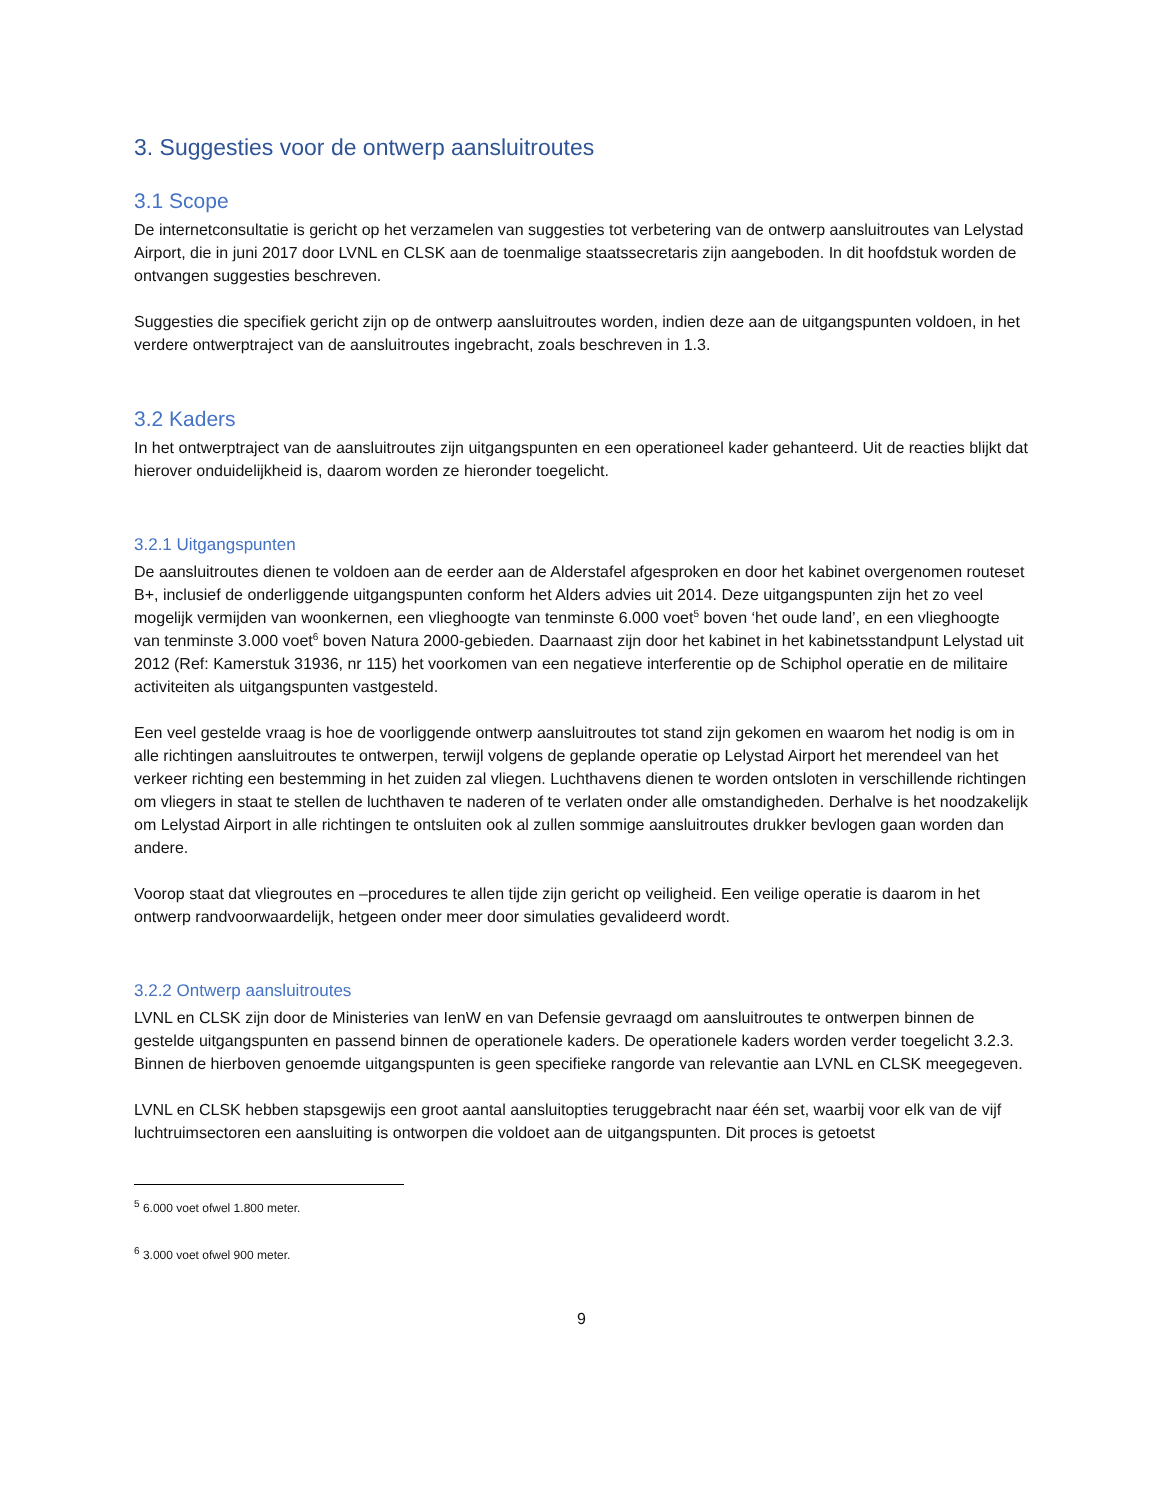3. Suggesties voor de ontwerp aansluitroutes
3.1 Scope
De internetconsultatie is gericht op het verzamelen van suggesties tot verbetering van de ontwerp aansluitroutes van Lelystad Airport, die in juni 2017 door LVNL en CLSK aan de toenmalige staatssecretaris zijn aangeboden. In dit hoofdstuk worden de ontvangen suggesties beschreven.
Suggesties die specifiek gericht zijn op de ontwerp aansluitroutes worden, indien deze aan de uitgangspunten voldoen, in het verdere ontwerptraject van de aansluitroutes ingebracht, zoals beschreven in 1.3.
3.2 Kaders
In het ontwerptraject van de aansluitroutes zijn uitgangspunten en een operationeel kader gehanteerd. Uit de reacties blijkt dat hierover onduidelijkheid is, daarom worden ze hieronder toegelicht.
3.2.1 Uitgangspunten
De aansluitroutes dienen te voldoen aan de eerder aan de Alderstafel afgesproken en door het kabinet overgenomen routeset B+, inclusief de onderliggende uitgangspunten conform het Alders advies uit 2014. Deze uitgangspunten zijn het zo veel mogelijk vermijden van woonkernen, een vlieghoogte van tenminste 6.000 voet<sup>5</sup> boven ‘het oude land’, en een vlieghoogte van tenminste 3.000 voet<sup>6</sup> boven Natura 2000-gebieden. Daarnaast zijn door het kabinet in het kabinetsstandpunt Lelystad uit 2012 (Ref: Kamerstuk 31936, nr 115) het voorkomen van een negatieve interferentie op de Schiphol operatie en de militaire activiteiten als uitgangspunten vastgesteld.
Een veel gestelde vraag is hoe de voorliggende ontwerp aansluitroutes tot stand zijn gekomen en waarom het nodig is om in alle richtingen aansluitroutes te ontwerpen, terwijl volgens de geplande operatie op Lelystad Airport het merendeel van het verkeer richting een bestemming in het zuiden zal vliegen. Luchthavens dienen te worden ontsloten in verschillende richtingen om vliegers in staat te stellen de luchthaven te naderen of te verlaten onder alle omstandigheden. Derhalve is het noodzakelijk om Lelystad Airport in alle richtingen te ontsluiten ook al zullen sommige aansluitroutes drukker bevlogen gaan worden dan andere.
Voorop staat dat vliegroutes en –procedures te allen tijde zijn gericht op veiligheid. Een veilige operatie is daarom in het ontwerp randvoorwaardelijk, hetgeen onder meer door simulaties gevalideerd wordt.
3.2.2 Ontwerp aansluitroutes
LVNL en CLSK zijn door de Ministeries van IenW en van Defensie gevraagd om aansluitroutes te ontwerpen binnen de gestelde uitgangspunten en passend binnen de operationele kaders. De operationele kaders worden verder toegelicht 3.2.3. Binnen de hierboven genoemde uitgangspunten is geen specifieke rangorde van relevantie aan LVNL en CLSK meegegeven.
LVNL en CLSK hebben stapsgewijs een groot aantal aansluitopties teruggebracht naar één set, waarbij voor elk van de vijf luchtruimsectoren een aansluiting is ontworpen die voldoet aan de uitgangspunten. Dit proces is getoetst
<sup>5</sup> 6.000 voet ofwel 1.800 meter.
<sup>6</sup> 3.000 voet ofwel 900 meter.
9